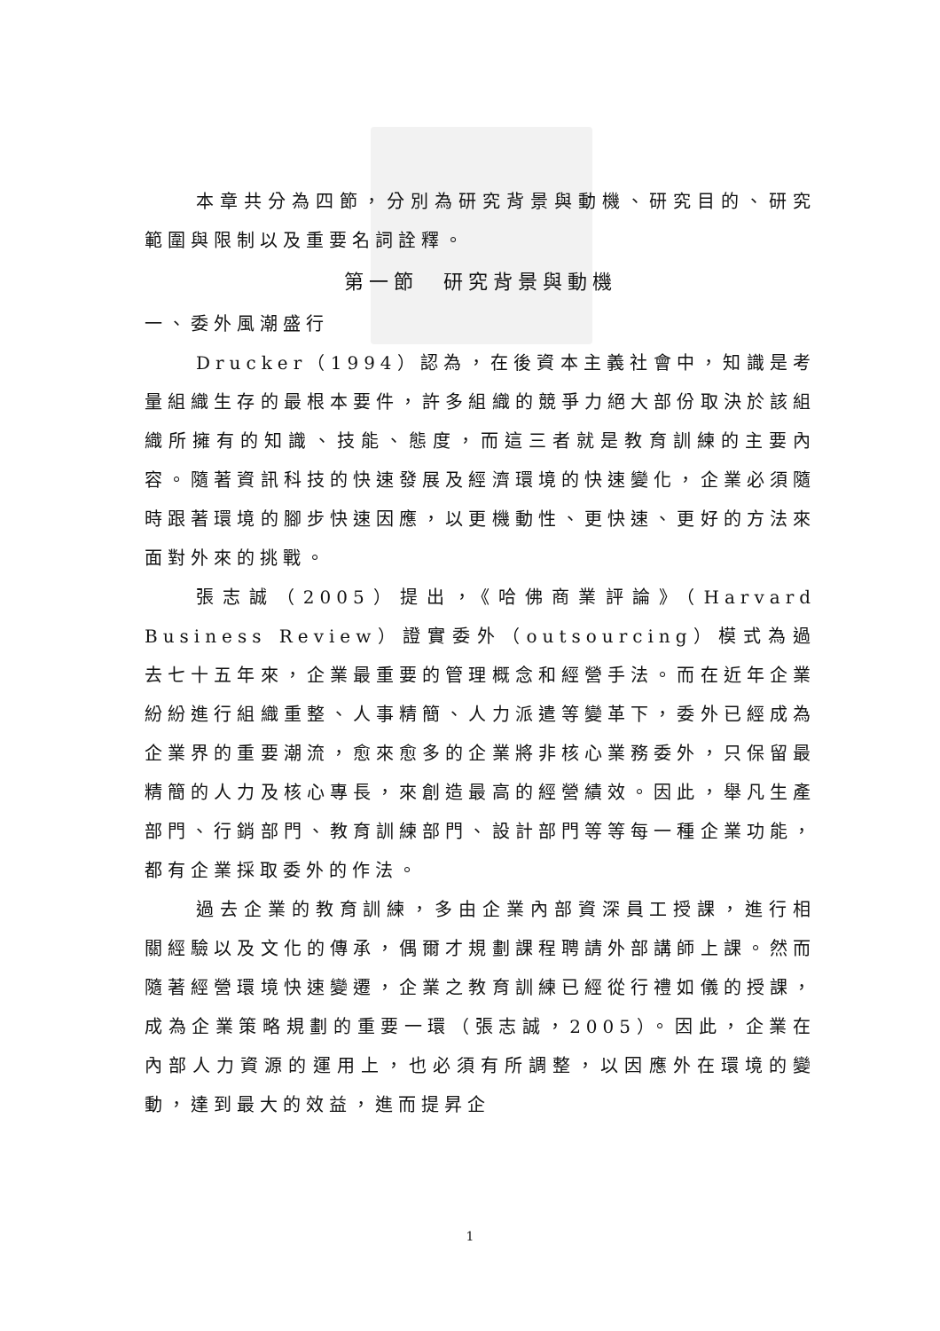本章共分為四節，分別為研究背景與動機、研究目的、研究範圍與限制以及重要名詞詮釋。
第一節　研究背景與動機
一、委外風潮盛行
Drucker（1994）認為，在後資本主義社會中，知識是考量組織生存的最根本要件，許多組織的競爭力絕大部份取決於該組織所擁有的知識、技能、態度，而這三者就是教育訓練的主要內容。隨著資訊科技的快速發展及經濟環境的快速變化，企業必須隨時跟著環境的腳步快速因應，以更機動性、更快速、更好的方法來面對外來的挑戰。
張志誠（2005）提出，《哈佛商業評論》（Harvard Business Review）證實委外（outsourcing）模式為過去七十五年來，企業最重要的管理概念和經營手法。而在近年企業紛紛進行組織重整、人事精簡、人力派遣等變革下，委外已經成為企業界的重要潮流，愈來愈多的企業將非核心業務委外，只保留最精簡的人力及核心專長，來創造最高的經營績效。因此，舉凡生產部門、行銷部門、教育訓練部門、設計部門等等每一種企業功能，都有企業採取委外的作法。
過去企業的教育訓練，多由企業內部資深員工授課，進行相關經驗以及文化的傳承，偶爾才規劃課程聘請外部講師上課。然而隨著經營環境快速變遷，企業之教育訓練已經從行禮如儀的授課，成為企業策略規劃的重要一環（張志誠，2005）。因此，企業在內部人力資源的運用上，也必須有所調整，以因應外在環境的變動，達到最大的效益，進而提昇企
1